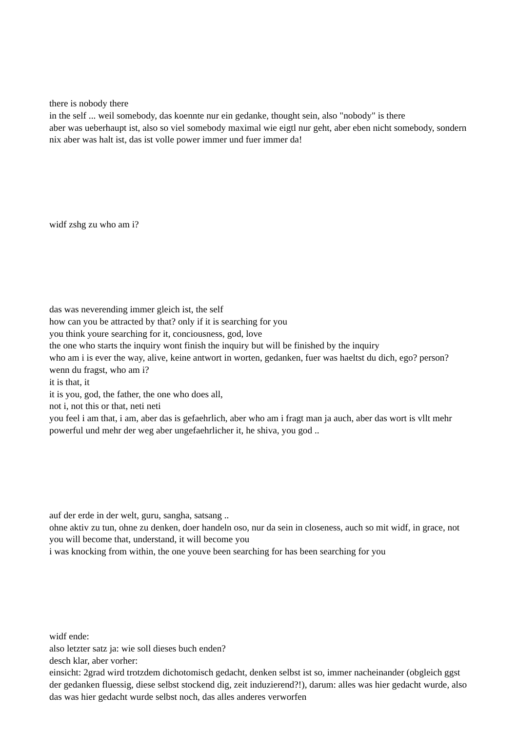there is nobody there
in the self ... weil somebody, das koennte nur ein gedanke, thought sein, also "nobody" is there
aber was ueberhaupt ist, also so viel somebody maximal wie eigtl nur geht, aber eben nicht somebody, sondern nix aber was halt ist, das ist volle power immer und fuer immer da!
widf zshg zu who am i?
das was neverending immer gleich ist, the self
how can you be attracted by that? only if it is searching for you
you think youre searching for it, conciousness, god, love
the one who starts the inquiry wont finish the inquiry but will be finished by the inquiry
who am i is ever the way, alive, keine antwort in worten, gedanken, fuer was haeltst du dich, ego? person? wenn du fragst, who am i?
it is that, it
it is you, god, the father, the one who does all,
not i, not this or that, neti neti
you feel i am that, i am, aber das is gefaehrlich, aber who am i fragt man ja auch, aber das wort is vllt mehr powerful und mehr der weg aber ungefaehrlicher it, he shiva, you god ..
auf der erde in der welt, guru, sangha, satsang ..
ohne aktiv zu tun, ohne zu denken, doer handeln oso, nur da sein in closeness, auch so mit widf, in grace, not you will become that, understand, it will become you
i was knocking from within, the one youve been searching for has been searching for you
widf ende:
also letzter satz ja: wie soll dieses buch enden?
desch klar, aber vorher:
einsicht: 2grad wird trotzdem dichotomisch gedacht, denken selbst ist so, immer nacheinander (obgleich ggst der gedanken fluessig, diese selbst stockend dig, zeit induzierend?!), darum: alles was hier gedacht wurde, also das was hier gedacht wurde selbst noch, das alles anderes verworfen